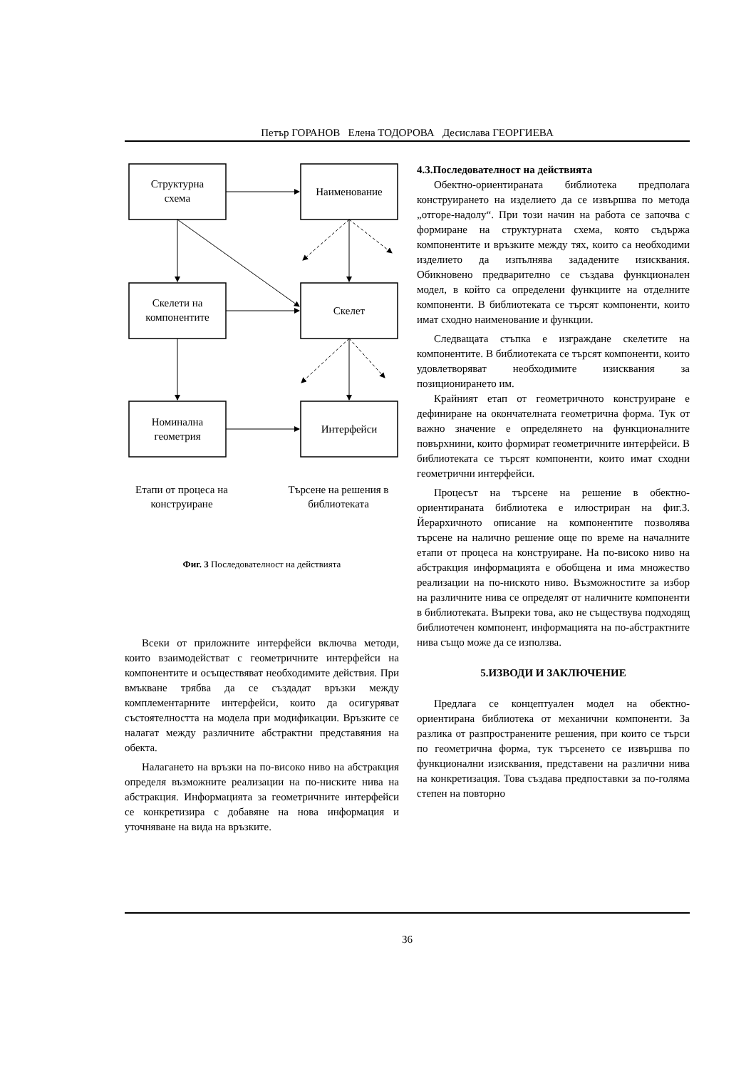Петър ГОРАНОВ Елена ТОДОРОВА Десислава ГЕОРГИЕВА
Структурна
схема
Наименование
Скелети на
компонентите
Скелет
Номинална
геометрия
Интерфейси
Етапи от процеса на
конструиране
Търсене на решения в
библиотеката
Фиг. 3 Последователност на действията
Всеки от приложните интерфейси включва методи, които взаимодействат с геометричните интерфейси на компонентите и осъществяват необходимите действия. При вмъкване трябва да се създадат връзки между комплементарните интерфейси, които да осигуряват състоятелността на модела при модификации. Връзките се налагат между различните абстрактни представяния на обекта.
Налагането на връзки на по-високо ниво на абстракция определя възможните реализации на по-ниските нива на абстракция. Информацията за геометричните интерфейси се конкретизира с добавяне на нова информация и уточняване на вида на връзките.
4.3.Последователност на действията
Обектно-ориентираната библиотека предполага конструирането на изделието да се извършва по метода „отгоре-надолу“. При този начин на работа се започва с формиране на структурната схема, която съдържа компонентите и връзките между тях, които са необходими изделието да изпълнява зададените изисквания. Обикновено предварително се създава функционален модел, в който са определени функциите на отделните компоненти. В библиотеката се търсят компоненти, които имат сходно наименование и функции.
Следващата стъпка е изграждане скелетите на компонентите. В библиотеката се търсят компоненти, които удовлетворяват необходимите изисквания за позиционирането им.
Крайният етап от геометричното конструиране е дефиниране на окончателната геометрична форма. Тук от важно значение е определянето на функционалните повърхнини, които формират геометричните интерфейси. В библиотеката се търсят компоненти, които имат сходни геометрични интерфейси.
Процесът на търсене на решение в обектно-ориентираната библиотека е илюстриран на фиг.3. Йерархичното описание на компонентите позволява търсене на налично решение още по време на началните етапи от процеса на конструиране. На по-високо ниво на абстракция информацията е обобщена и има множество реализации на по-ниското ниво. Възможностите за избор на различните нива се определят от наличните компоненти в библиотеката. Въпреки това, ако не съществува подходящ библиотечен компонент, информацията на по-абстрактните нива също може да се използва.
5.ИЗВОДИ И ЗАКЛЮЧЕНИЕ
Предлага се концептуален модел на обектно-ориентирана библиотека от механични компоненти. За разлика от разпространените решения, при които се търси по геометрична форма, тук търсенето се извършва по функционални изисквания, представени на различни нива на конкретизация. Това създава предпоставки за по-голяма степен на повторно
36